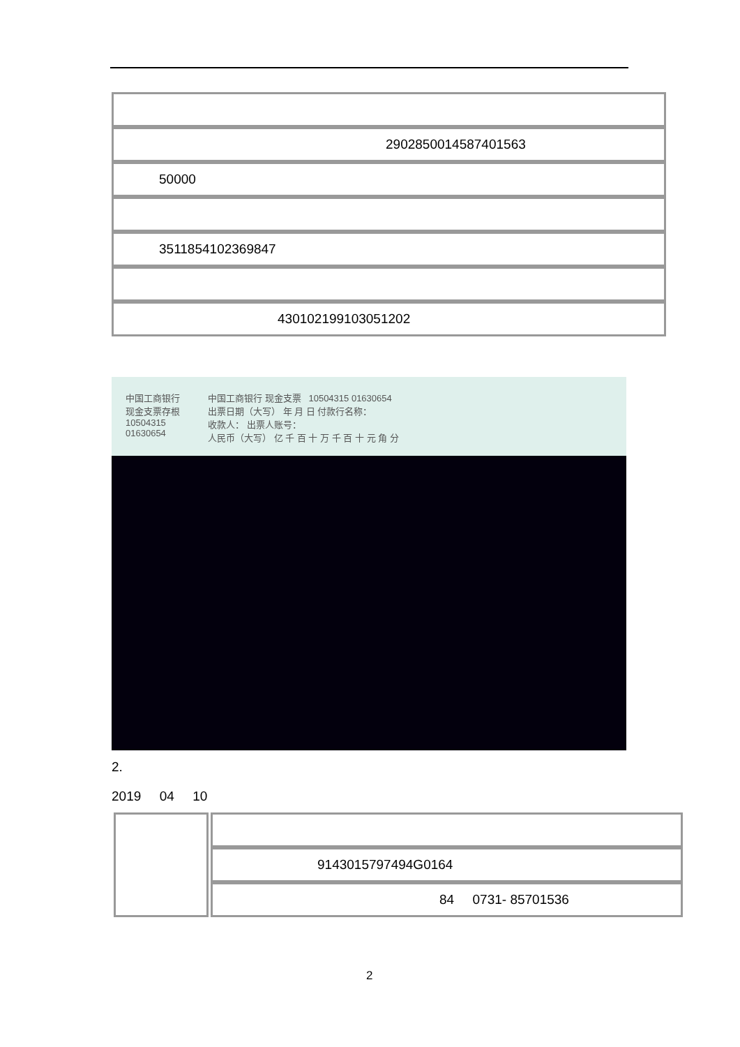| 29028500145874015​63 |
| 50000 |
| 3511854102369847 |
| 430102199103051202 |
中国工商银行
现金支票存根
10504315
01630654
中国工商银行 现金支票 10504315 01630654
出票日期（大写） 年 月 日 付款行名称：
收款人： 出票人账号：
人民币（大写） 亿 千 百 十 万 千 百 十 元 角 分
2.
2019 04 10
| | 91430157974​94G0164 |
| | 84 0731- 85701536 |
2